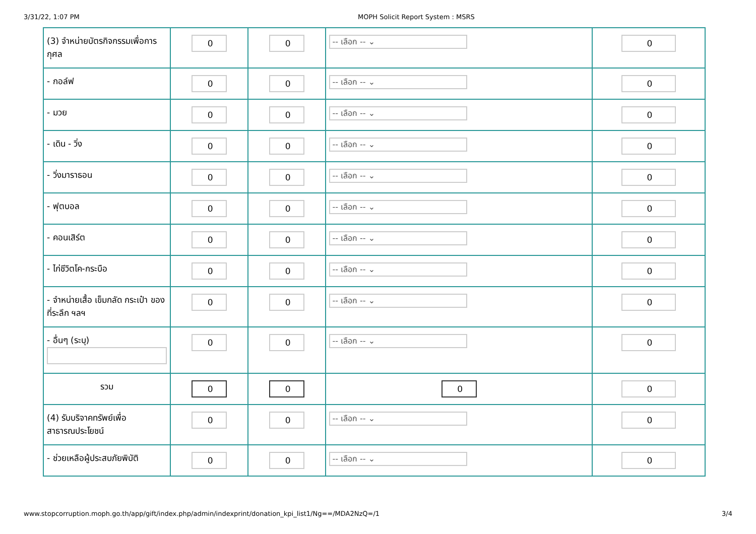3/31/22, 1:07 PM MOPH Solicit Report System : MSRS
| (3) จำหน่ายบัตรกิจกรรมเพื่อการกุศล | 0 | 0 | -- เลือก -- ⌄ | 0 |
| - กอล์ฟ | 0 | 0 | -- เลือก -- ⌄ | 0 |
| - มวย | 0 | 0 | -- เลือก -- ⌄ | 0 |
| - เดิน - วิ่ง | 0 | 0 | -- เลือก -- ⌄ | 0 |
| - วิ่งมาราธอน | 0 | 0 | -- เลือก -- ⌄ | 0 |
| - ฟุตบอล | 0 | 0 | -- เลือก -- ⌄ | 0 |
| - คอนเสิร์ต | 0 | 0 | -- เลือก -- ⌄ | 0 |
| - ไก่ชีวิตโค-กระบือ | 0 | 0 | -- เลือก -- ⌄ | 0 |
| - จำหน่ายเสื้อ เข็มกลัด กระเป๋า ของที่ระลึก ฯลฯ | 0 | 0 | -- เลือก -- ⌄ | 0 |
| - อื่นๆ (ระบุ) | 0 | 0 | -- เลือก -- ⌄ | 0 |
| รวม | 0 | 0 | 0 | 0 |
| (4) รับบริจาคทรัพย์เพื่อสาธารณประโยชน์ | 0 | 0 | -- เลือก -- ⌄ | 0 |
| - ช่วยเหลือผู้ประสบภัยพิบัติ | 0 | 0 | -- เลือก -- ⌄ | 0 |
www.stopcorruption.moph.go.th/app/gift/index.php/admin/indexprint/donation_kpi_list1/Ng==/MDA2NzQ=/1 3/4